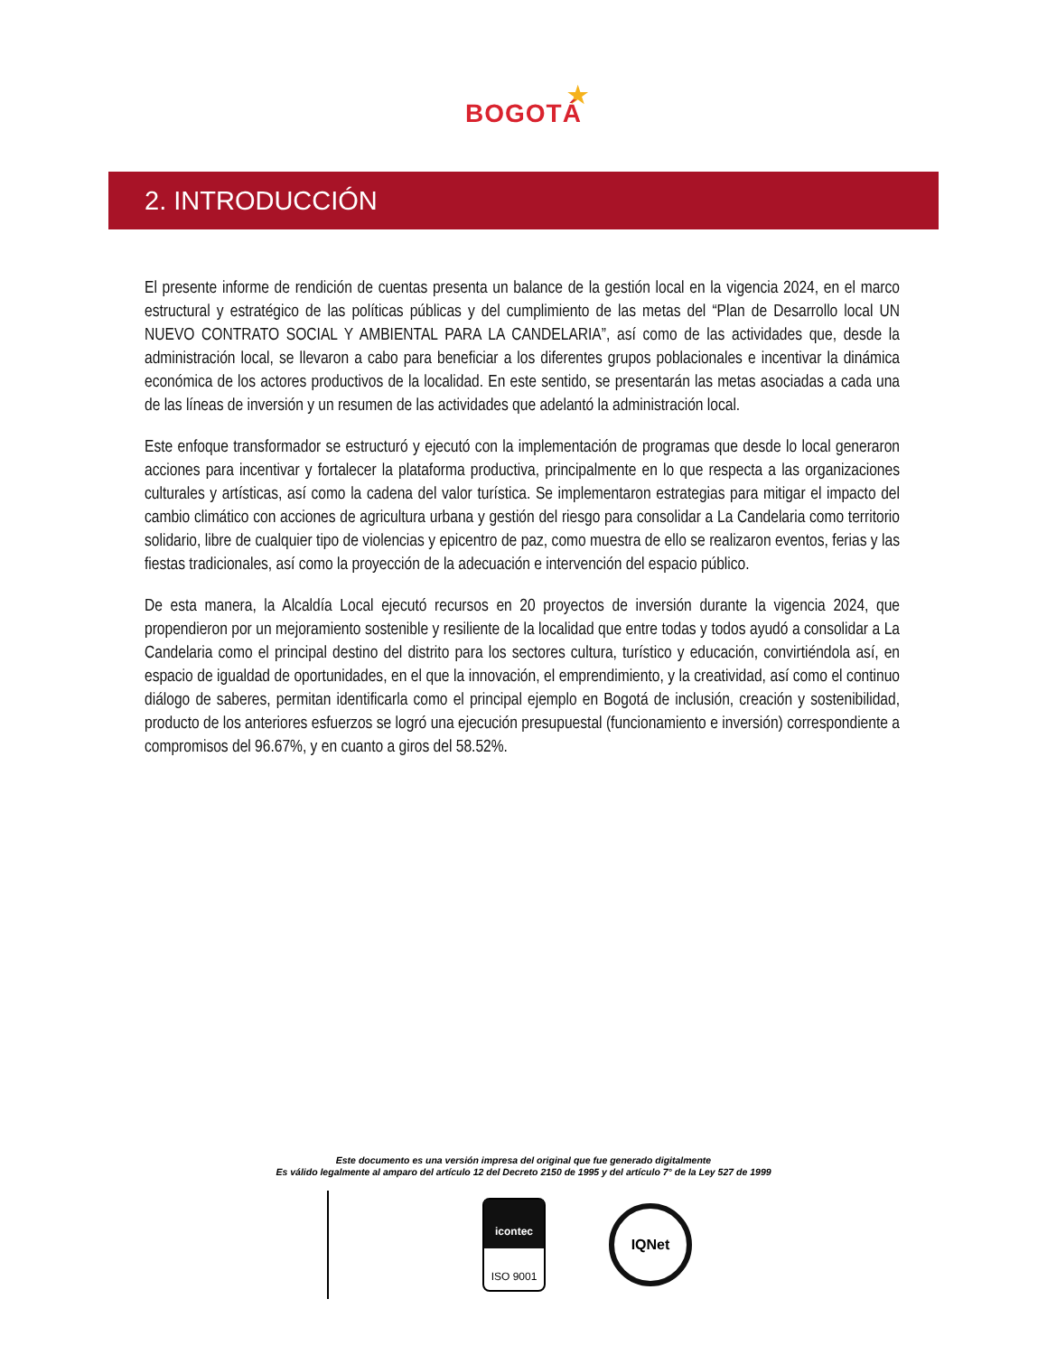★
BOGOTÁ
2. INTRODUCCIÓN
El presente informe de rendición de cuentas presenta un balance de la gestión local en la vigencia 2024, en el marco estructural y estratégico de las políticas públicas y del cumplimiento de las metas del “Plan de Desarrollo local UN NUEVO CONTRATO SOCIAL Y AMBIENTAL PARA LA CANDELARIA”, así como de las actividades que, desde la administración local, se llevaron a cabo para beneficiar a los diferentes grupos poblacionales e incentivar la dinámica económica de los actores productivos de la localidad. En este sentido, se presentarán las metas asociadas a cada una de las líneas de inversión y un resumen de las actividades que adelantó la administración local.
Este enfoque transformador se estructuró y ejecutó con la implementación de programas que desde lo local generaron acciones para incentivar y fortalecer la plataforma productiva, principalmente en lo que respecta a las organizaciones culturales y artísticas, así como la cadena del valor turística. Se implementaron estrategias para mitigar el impacto del cambio climático con acciones de agricultura urbana y gestión del riesgo para consolidar a La Candelaria como territorio solidario, libre de cualquier tipo de violencias y epicentro de paz, como muestra de ello se realizaron eventos, ferias y las fiestas tradicionales, así como la proyección de la adecuación e intervención del espacio público.
De esta manera, la Alcaldía Local ejecutó recursos en 20 proyectos de inversión durante la vigencia 2024, que propendieron por un mejoramiento sostenible y resiliente de la localidad que entre todas y todos ayudó a consolidar a La Candelaria como el principal destino del distrito para los sectores cultura, turístico y educación, convirtiéndola así, en espacio de igualdad de oportunidades, en el que la innovación, el emprendimiento, y la creatividad, así como el continuo diálogo de saberes, permitan identificarla como el principal ejemplo en Bogotá de inclusión, creación y sostenibilidad, producto de los anteriores esfuerzos se logró una ejecución presupuestal (funcionamiento e inversión) correspondiente a compromisos del 96.67%, y en cuanto a giros del 58.52%.
Este documento es una versión impresa del original que fue generado digitalmente
Es válido legalmente al amparo del artículo 12 del Decreto 2150 de 1995 y del artículo 7° de la Ley 527 de 1999
icontec
ISO 9001
IQNet